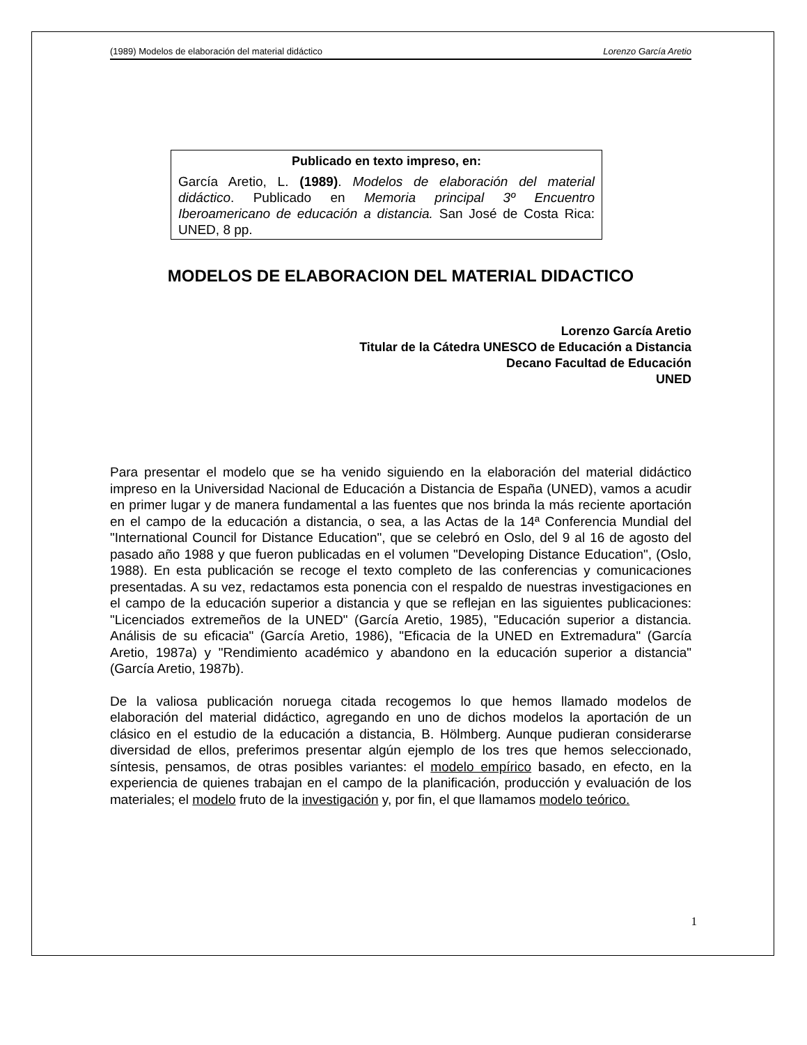(1989) Modelos de elaboración del material didáctico Lorenzo García Aretio
Publicado en texto impreso, en:
García Aretio, L. (1989). Modelos de elaboración del material didáctico. Publicado en Memoria principal 3º Encuentro Iberoamericano de educación a distancia. San José de Costa Rica: UNED, 8 pp.
MODELOS DE ELABORACION DEL MATERIAL DIDACTICO
Lorenzo García Aretio
Titular de la Cátedra UNESCO de Educación a Distancia
Decano Facultad de Educación
UNED
Para presentar el modelo que se ha venido siguiendo en la elaboración del material didáctico impreso en la Universidad Nacional de Educación a Distancia de España (UNED), vamos a acudir en primer lugar y de manera fundamental a las fuentes que nos brinda la más reciente aportación en el campo de la educación a distancia, o sea, a las Actas de la 14ª Conferencia Mundial del "International Council for Distance Education", que se celebró en Oslo, del 9 al 16 de agosto del pasado año 1988 y que fueron publicadas en el volumen "Developing Distance Education", (Oslo, 1988). En esta publicación se recoge el texto completo de las conferencias y comunicaciones presentadas. A su vez, redactamos esta ponencia con el respaldo de nuestras investigaciones en el campo de la educación superior a distancia y que se reflejan en las siguientes publicaciones: "Licenciados extremeños de la UNED" (García Aretio, 1985), "Educación superior a distancia. Análisis de su eficacia" (García Aretio, 1986), "Eficacia de la UNED en Extremadura" (García Aretio, 1987a) y "Rendimiento académico y abandono en la educación superior a distancia" (García Aretio, 1987b).
De la valiosa publicación noruega citada recogemos lo que hemos llamado modelos de elaboración del material didáctico, agregando en uno de dichos modelos la aportación de un clásico en el estudio de la educación a distancia, B. Hölmberg. Aunque pudieran considerarse diversidad de ellos, preferimos presentar algún ejemplo de los tres que hemos seleccionado, síntesis, pensamos, de otras posibles variantes: el modelo empírico basado, en efecto, en la experiencia de quienes trabajan en el campo de la planificación, producción y evaluación de los materiales; el modelo fruto de la investigación y, por fin, el que llamamos modelo teórico.
1